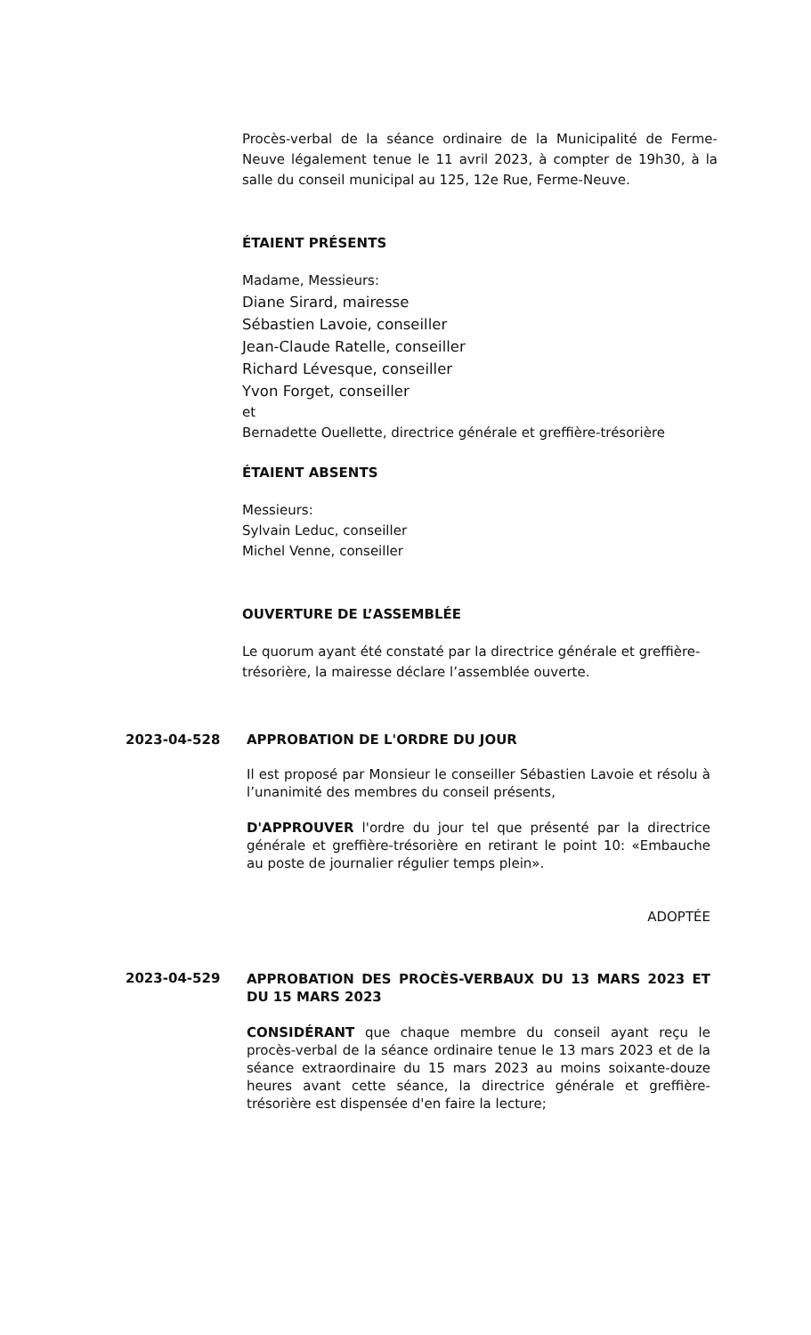Procès-verbal de la séance ordinaire de la Municipalité de Ferme-Neuve légalement tenue le 11 avril 2023, à compter de 19h30, à la salle du conseil municipal au 125, 12e Rue, Ferme-Neuve.
ÉTAIENT PRÉSENTS
Madame, Messieurs:
Diane Sirard, mairesse
Sébastien Lavoie, conseiller
Jean-Claude Ratelle, conseiller
Richard Lévesque, conseiller
Yvon Forget, conseiller
et
Bernadette Ouellette, directrice générale et greffière-trésorière
ÉTAIENT ABSENTS
Messieurs:
Sylvain Leduc, conseiller
Michel Venne, conseiller
OUVERTURE DE L’ASSEMBLÉE
Le quorum ayant été constaté par la directrice générale et greffière-trésorière, la mairesse déclare l’assemblée ouverte.
2023-04-528 APPROBATION DE L'ORDRE DU JOUR
Il est proposé par Monsieur le conseiller Sébastien Lavoie et résolu à l’unanimité des membres du conseil présents,
D'APPROUVER l'ordre du jour tel que présenté par la directrice générale et greffière-trésorière en retirant le point 10: «Embauche au poste de journalier régulier temps plein».
ADOPTÉE
2023-04-529
APPROBATION DES PROCÈS-VERBAUX DU 13 MARS 2023 ET DU 15 MARS 2023
CONSIDÉRANT que chaque membre du conseil ayant reçu le procès-verbal de la séance ordinaire tenue le 13 mars 2023 et de la séance extraordinaire du 15 mars 2023 au moins soixante-douze heures avant cette séance, la directrice générale et greffière-trésorière est dispensée d'en faire la lecture;